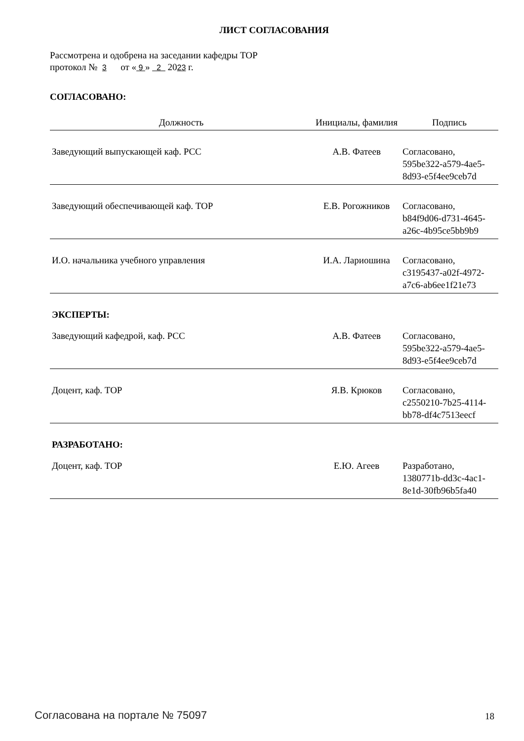ЛИСТ СОГЛАСОВАНИЯ
Рассмотрена и одобрена на заседании кафедры ТОР
протокол № 3 от « 9 » 2 2023 г.
СОГЛАСОВАНО:
| Должность | Инициалы, фамилия | Подпись |
| --- | --- | --- |
| Заведующий выпускающей каф. РСС | А.В. Фатеев | Согласовано, 595be322-a579-4ae5- 8d93-e5f4ee9ceb7d |
| Заведующий обеспечивающей каф. ТОР | Е.В. Рогожников | Согласовано, b84f9d06-d731-4645- a26c-4b95ce5bb9b9 |
| И.О. начальника учебного управления | И.А. Лариошина | Согласовано, c3195437-a02f-4972- a7c6-ab6ee1f21e73 |
| ЭКСПЕРТЫ: | | |
| Заведующий кафедрой, каф. РСС | А.В. Фатеев | Согласовано, 595be322-a579-4ae5- 8d93-e5f4ee9ceb7d |
| Доцент, каф. ТОР | Я.В. Крюков | Согласовано, c2550210-7b25-4114- bb78-df4c7513eecf |
| РАЗРАБОТАНО: | | |
| Доцент, каф. ТОР | Е.Ю. Агеев | Разработано, 1380771b-dd3c-4ac1- 8e1d-30fb96b5fa40 |
Согласована на портале № 75097 18